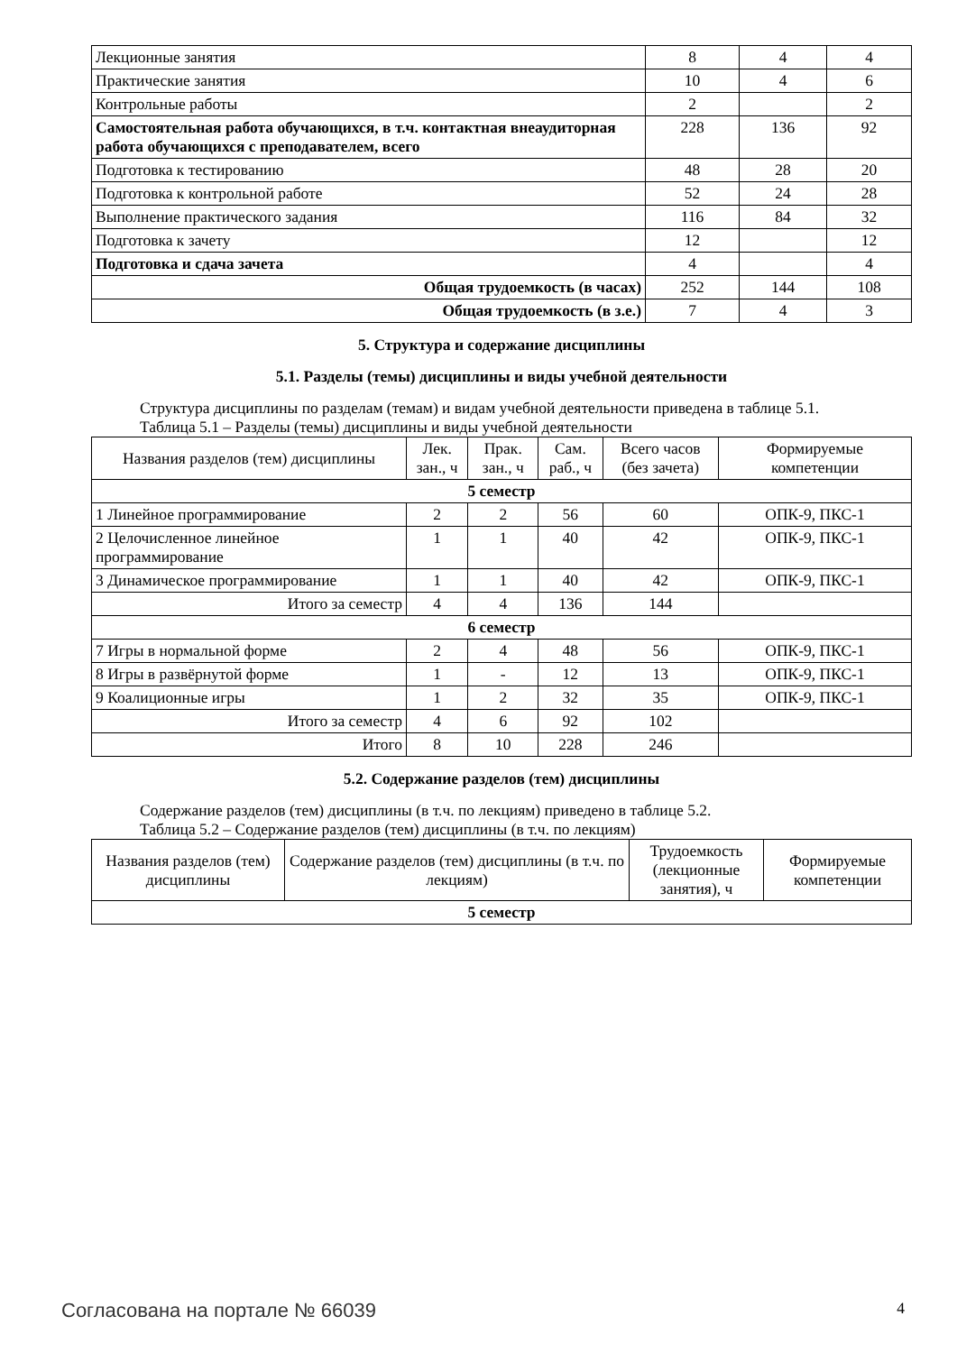| Лекционные занятия | 8 | 4 | 4 |
| Практические занятия | 10 | 4 | 6 |
| Контрольные работы | 2 | | 2 |
| Самостоятельная работа обучающихся, в т.ч. контактная внеаудиторная работа обучающихся с преподавателем, всего | 228 | 136 | 92 |
| Подготовка к тестированию | 48 | 28 | 20 |
| Подготовка к контрольной работе | 52 | 24 | 28 |
| Выполнение практического задания | 116 | 84 | 32 |
| Подготовка к зачету | 12 | | 12 |
| Подготовка и сдача зачета | 4 | | 4 |
| Общая трудоемкость (в часах) | 252 | 144 | 108 |
| Общая трудоемкость (в з.е.) | 7 | 4 | 3 |
5. Структура и содержание дисциплины
5.1. Разделы (темы) дисциплины и виды учебной деятельности
Структура дисциплины по разделам (темам) и видам учебной деятельности приведена в таблице 5.1.
Таблица 5.1 – Разделы (темы) дисциплины и виды учебной деятельности
| Названия разделов (тем) дисциплины | Лек. зан., ч | Прак. зан., ч | Сам. раб., ч | Всего часов (без зачета) | Формируемые компетенции |
| --- | --- | --- | --- | --- | --- |
| 5 семестр | | | | | |
| 1 Линейное программирование | 2 | 2 | 56 | 60 | ОПК-9, ПКС-1 |
| 2 Целочисленное линейное программирование | 1 | 1 | 40 | 42 | ОПК-9, ПКС-1 |
| 3 Динамическое программирование | 1 | 1 | 40 | 42 | ОПК-9, ПКС-1 |
| Итого за семестр | 4 | 4 | 136 | 144 | |
| 6 семестр | | | | | |
| 7 Игры в нормальной форме | 2 | 4 | 48 | 56 | ОПК-9, ПКС-1 |
| 8 Игры в развёрнутой форме | 1 | - | 12 | 13 | ОПК-9, ПКС-1 |
| 9 Коалиционные игры | 1 | 2 | 32 | 35 | ОПК-9, ПКС-1 |
| Итого за семестр | 4 | 6 | 92 | 102 | |
| Итого | 8 | 10 | 228 | 246 | |
5.2. Содержание разделов (тем) дисциплины
Содержание разделов (тем) дисциплины (в т.ч. по лекциям) приведено в таблице 5.2.
Таблица 5.2 – Содержание разделов (тем) дисциплины (в т.ч. по лекциям)
| Названия разделов (тем) дисциплины | Содержание разделов (тем) дисциплины (в т.ч. по лекциям) | Трудоемкость (лекционные занятия), ч | Формируемые компетенции |
| --- | --- | --- | --- |
| 5 семестр | | | |
Согласована на портале № 66039 4